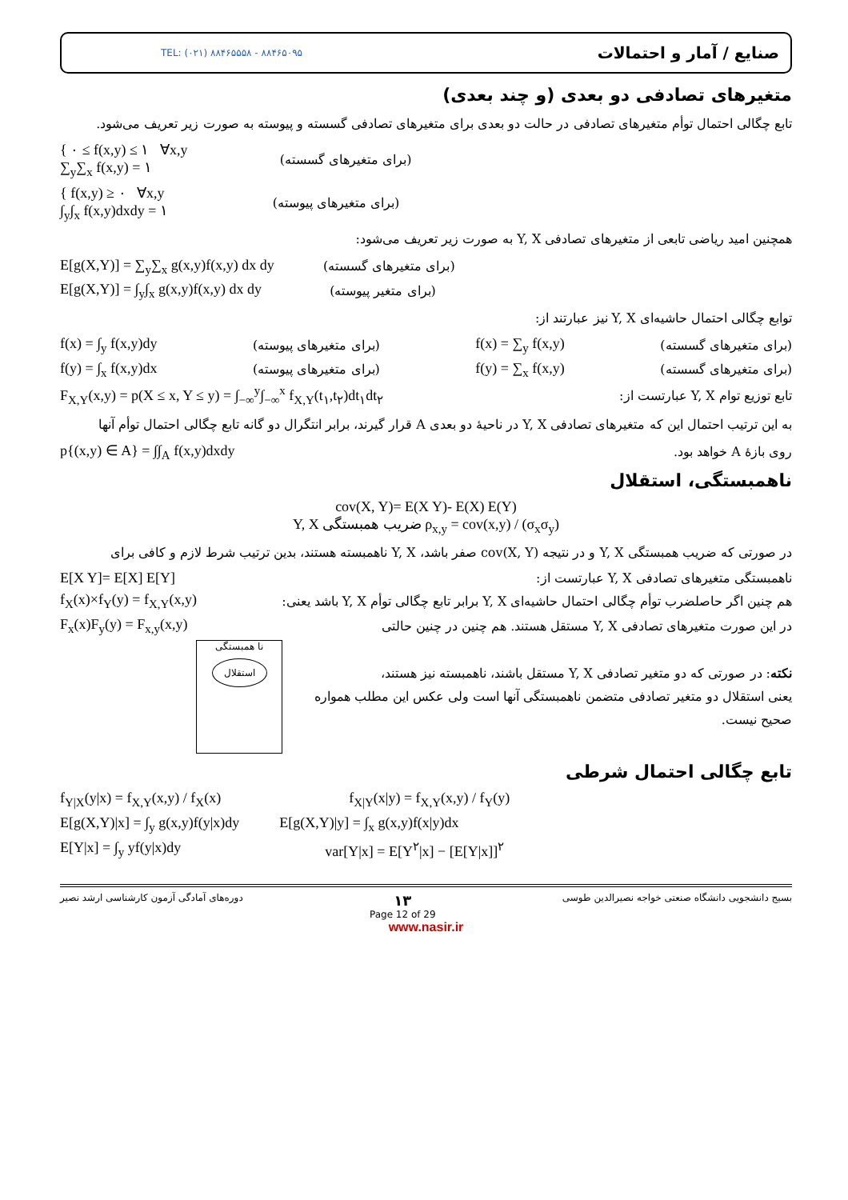TEL: (۰۲۱) ۸۸۴۶۵۵۵۸ - ۸۸۴۶۵۰۹۵ صنایع / آمار و احتمالات
متغیرهای تصادفی دو بعدی (و چند بعدی)
تابع چگالی احتمال توأم متغیرهای تصادفی در حالت دو بعدی برای متغیرهای تصادفی گسسته و پیوسته به صورت زیر تعریف می‌شود.
{ ۰ ≤ f(x,y) ≤ ۱ ∀x,y
∑<sub>y</sub>∑<sub>x</sub> f(x,y) = ۱
(برای متغیرهای گسسته)
{ f(x,y) ≥ ۰ ∀x,y
∫<sub>y</sub>∫<sub>x</sub> f(x,y)dxdy = ۱
(برای متغیرهای پیوسته)
همچنین امید ریاضی تابعی از متغیرهای تصادفی Y, X به صورت زیر تعریف می‌شود:
E[g(X,Y)] = ∑<sub>y</sub>∑<sub>x</sub> g(x,y)f(x,y) dx dy
(برای متغیرهای گسسته)
E[g(X,Y)] = ∫<sub>y</sub>∫<sub>x</sub> g(x,y)f(x,y) dx dy
(برای متغیر پیوسته)
توابع چگالی احتمال حاشیه‌ای Y, X نیز عبارتند از:
f(x) = ∫<sub>y</sub> f(x,y)dy (برای متغیرهای پیوسته) f(x) = ∑<sub>y</sub> f(x,y) (برای متغیرهای گسسته)
f(y) = ∫<sub>x</sub> f(x,y)dx (برای متغیرهای پیوسته) f(y) = ∑<sub>x</sub> f(x,y) (برای متغیرهای گسسته)
F<sub>X,Y</sub>(x,y) = p(X ≤ x, Y ≤ y) = ∫<sub>−∞</sub><sup>y</sup>∫<sub>−∞</sub><sup>x</sup> f<sub>X,Y</sub>(t<sub>۱</sub>,t<sub>۲</sub>)dt<sub>۱</sub>dt<sub>۲</sub>
تابع توزیع توام Y, X عبارتست از:
به این ترتیب احتمال این که متغیرهای تصادفی Y, X در ناحیهٔ دو بعدی A قرار گیرند، برابر انتگرال دو گانه تابع چگالی احتمال توأم آنها
p{(x,y) ∈ A} = ∫∫<sub>A</sub> f(x,y)dxdy روی بازهٔ A خواهد بود.
ناهمبستگی، استقلال
cov(X, Y)= E(X Y)- E(X) E(Y)
Y, X ضریب همبستگی ρ<sub>x,y</sub> = cov(x,y) / (σ<sub>x</sub>σ<sub>y</sub>)
در صورتی که ضریب همبستگی Y, X و در نتیجه cov(X, Y) صفر باشد، Y, X ناهمبسته هستند، بدین ترتیب شرط لازم و کافی برای
E[X Y]= E[X] E[Y]
ناهمبستگی متغیرهای تصادفی Y, X عبارتست از:
f<sub>X</sub>(x)×f<sub>Y</sub>(y) = f<sub>X,Y</sub>(x,y)
هم چنین اگر حاصلضرب توأم چگالی احتمال حاشیه‌ای Y, X برابر تابع چگالی توأم Y, X باشد یعنی:
F<sub>x</sub>(x)F<sub>y</sub>(y) = F<sub>x,y</sub>(x,y)
در این صورت متغیرهای تصادفی Y, X مستقل هستند. هم چنین در چنین حالتی
نا همبستگی
استقلال
نکته: در صورتی که دو متغیر تصادفی Y, X مستقل باشند، ناهمبسته نیز هستند،
یعنی استقلال دو متغیر تصادفی متضمن ناهمبستگی آنها است ولی عکس این مطلب همواره صحیح نیست.
تابع چگالی احتمال شرطی
f<sub>Y|X</sub>(y|x) = f<sub>X,Y</sub>(x,y) / f<sub>X</sub>(x) f<sub>X|Y</sub>(x|y) = f<sub>X,Y</sub>(x,y) / f<sub>Y</sub>(y)
E[g(X,Y)|x] = ∫<sub>y</sub> g(x,y)f(y|x)dy
E[g(X,Y)|y] = ∫<sub>x</sub> g(x,y)f(x|y)dx
E[Y|x] = ∫<sub>y</sub> yf(y|x)dy var[Y|x] = E[Y<sup>۲</sup>|x] − [E[Y|x]]<sup>۲</sup>
دوره‌های آمادگی آزمون کارشناسی ارشد نصیر ۱۳
Page 12 of 29 بسیج دانشجویی دانشگاه صنعتی خواجه نصیرالدین طوسی
www.nasir.ir